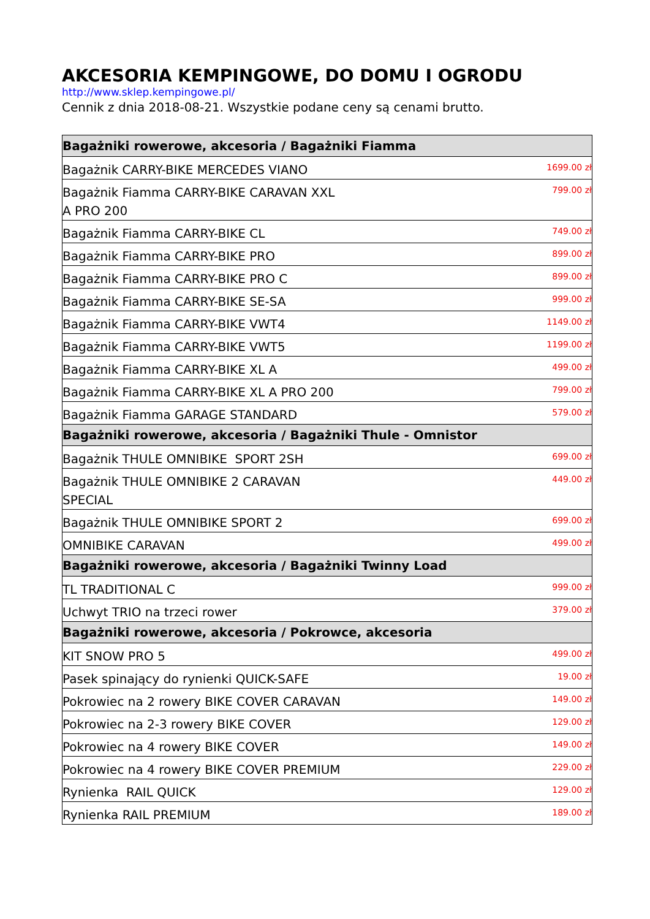AKCESORIA KEMPINGOWE, DO DOMU I OGRODU
http://www.sklep.kempingowe.pl/
Cennik z dnia 2018-08-21. Wszystkie podane ceny są cenami brutto.
| Bagażniki rowerowe, akcesoria / Bagażniki Fiamma | |
| Bagażnik CARRY-BIKE MERCEDES VIANO | 1699.00 zł |
| Bagażnik Fiamma CARRY-BIKE CARAVAN XXL A PRO 200 | 799.00 zł |
| Bagażnik Fiamma CARRY-BIKE CL | 749.00 zł |
| Bagażnik Fiamma CARRY-BIKE PRO | 899.00 zł |
| Bagażnik Fiamma CARRY-BIKE PRO C | 899.00 zł |
| Bagażnik Fiamma CARRY-BIKE SE-SA | 999.00 zł |
| Bagażnik Fiamma CARRY-BIKE VWT4 | 1149.00 zł |
| Bagażnik Fiamma CARRY-BIKE VWT5 | 1199.00 zł |
| Bagażnik Fiamma CARRY-BIKE XL A | 499.00 zł |
| Bagażnik Fiamma CARRY-BIKE XL A PRO 200 | 799.00 zł |
| Bagażnik Fiamma GARAGE STANDARD | 579.00 zł |
| Bagażniki rowerowe, akcesoria / Bagażniki Thule - Omnistor | |
| Bagażnik THULE OMNIBIKE SPORT 2SH | 699.00 zł |
| Bagażnik THULE OMNIBIKE 2 CARAVAN SPECIAL | 449.00 zł |
| Bagażnik THULE OMNIBIKE SPORT 2 | 699.00 zł |
| OMNIBIKE CARAVAN | 499.00 zł |
| Bagażniki rowerowe, akcesoria / Bagażniki Twinny Load | |
| TL TRADITIONAL C | 999.00 zł |
| Uchwyt TRIO na trzeci rower | 379.00 zł |
| Bagażniki rowerowe, akcesoria / Pokrowce, akcesoria | |
| KIT SNOW PRO 5 | 499.00 zł |
| Pasek spinający do rynienki QUICK-SAFE | 19.00 zł |
| Pokrowiec na 2 rowery BIKE COVER CARAVAN | 149.00 zł |
| Pokrowiec na 2-3 rowery BIKE COVER | 129.00 zł |
| Pokrowiec na 4 rowery BIKE COVER | 149.00 zł |
| Pokrowiec na 4 rowery BIKE COVER PREMIUM | 229.00 zł |
| Rynienka RAIL QUICK | 129.00 zł |
| Rynienka RAIL PREMIUM | 189.00 zł |